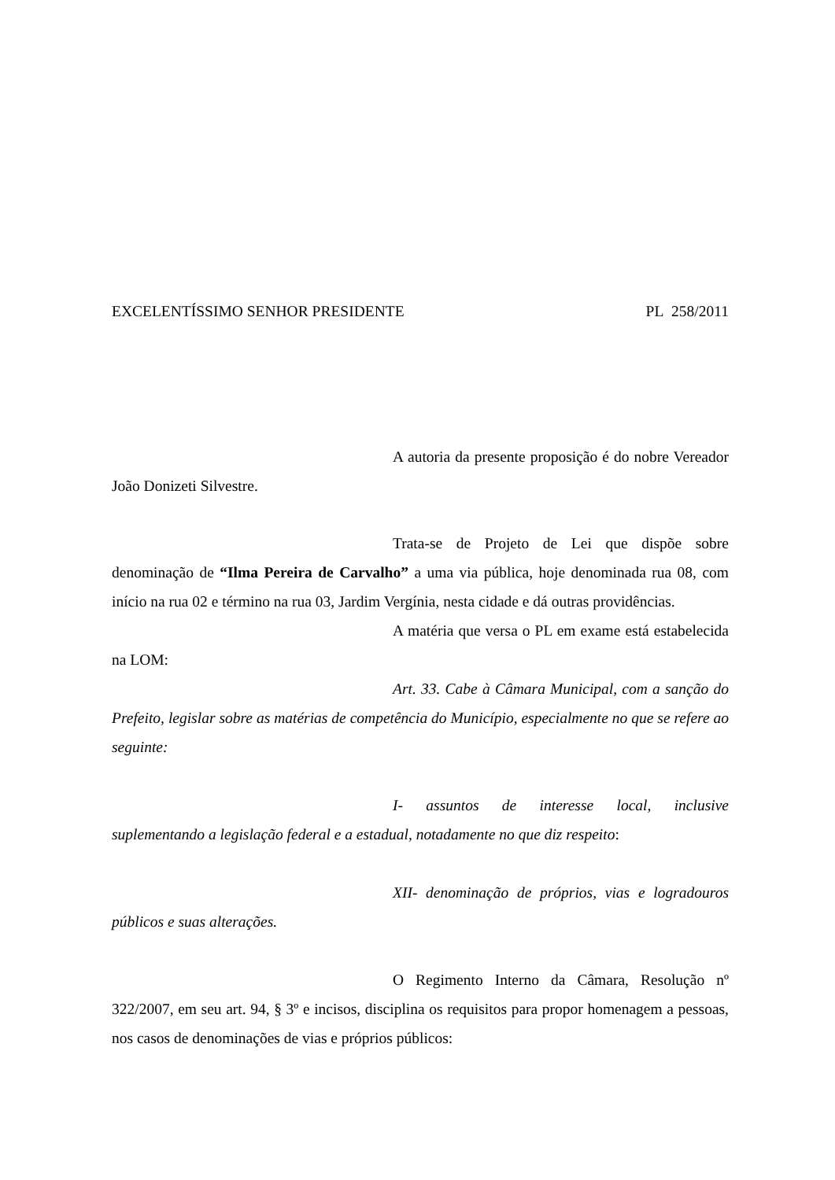EXCELENTÍSSIMO SENHOR PRESIDENTE PL 258/2011
A autoria da presente proposição é do nobre Vereador João Donizeti Silvestre.
Trata-se de Projeto de Lei que dispõe sobre denominação de “Ilma Pereira de Carvalho” a uma via pública, hoje denominada rua 08, com início na rua 02 e término na rua 03, Jardim Vergínia, nesta cidade e dá outras providências.
A matéria que versa o PL em exame está estabelecida na LOM:
Art. 33. Cabe à Câmara Municipal, com a sanção do Prefeito, legislar sobre as matérias de competência do Município, especialmente no que se refere ao seguinte:
I- assuntos de interesse local, inclusive suplementando a legislação federal e a estadual, notadamente no que diz respeito:
XII- denominação de próprios, vias e logradouros públicos e suas alterações.
O Regimento Interno da Câmara, Resolução nº 322/2007, em seu art. 94, § 3º e incisos, disciplina os requisitos para propor homenagem a pessoas, nos casos de denominações de vias e próprios públicos: